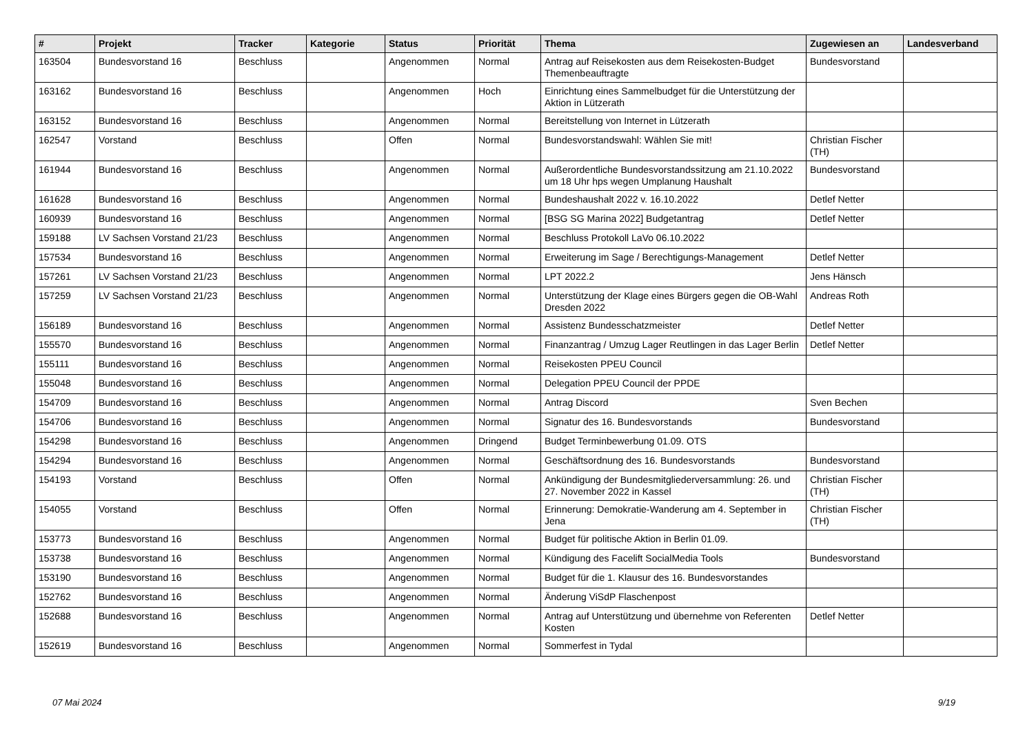| # | Projekt | Tracker | Kategorie | Status | Priorität | Thema | Zugewiesen an | Landesverband |
| --- | --- | --- | --- | --- | --- | --- | --- | --- |
| 163504 | Bundesvorstand 16 | Beschluss | | Angenommen | Normal | Antrag auf Reisekosten aus dem Reisekosten-Budget Themenbeauftragte | Bundesvorstand | |
| 163162 | Bundesvorstand 16 | Beschluss | | Angenommen | Hoch | Einrichtung eines Sammelbudget für die Unterstützung der Aktion in Lützerath | | |
| 163152 | Bundesvorstand 16 | Beschluss | | Angenommen | Normal | Bereitstellung von Internet in Lützerath | | |
| 162547 | Vorstand | Beschluss | | Offen | Normal | Bundesvorstandswahl: Wählen Sie mit! | Christian Fischer (TH) | |
| 161944 | Bundesvorstand 16 | Beschluss | | Angenommen | Normal | Außerordentliche Bundesvorstandssitzung am 21.10.2022 um 18 Uhr hps wegen Umplanung Haushalt | Bundesvorstand | |
| 161628 | Bundesvorstand 16 | Beschluss | | Angenommen | Normal | Bundeshaushalt 2022 v. 16.10.2022 | Detlef Netter | |
| 160939 | Bundesvorstand 16 | Beschluss | | Angenommen | Normal | [BSG SG Marina 2022] Budgetantrag | Detlef Netter | |
| 159188 | LV Sachsen Vorstand 21/23 | Beschluss | | Angenommen | Normal | Beschluss Protokoll LaVo 06.10.2022 | | |
| 157534 | Bundesvorstand 16 | Beschluss | | Angenommen | Normal | Erweiterung im Sage / Berechtigungs-Management | Detlef Netter | |
| 157261 | LV Sachsen Vorstand 21/23 | Beschluss | | Angenommen | Normal | LPT 2022.2 | Jens Hänsch | |
| 157259 | LV Sachsen Vorstand 21/23 | Beschluss | | Angenommen | Normal | Unterstützung der Klage eines Bürgers gegen die OB-Wahl Dresden 2022 | Andreas Roth | |
| 156189 | Bundesvorstand 16 | Beschluss | | Angenommen | Normal | Assistenz Bundesschatzmeister | Detlef Netter | |
| 155570 | Bundesvorstand 16 | Beschluss | | Angenommen | Normal | Finanzantrag / Umzug Lager Reutlingen in das Lager Berlin | Detlef Netter | |
| 155111 | Bundesvorstand 16 | Beschluss | | Angenommen | Normal | Reisekosten PPEU Council | | |
| 155048 | Bundesvorstand 16 | Beschluss | | Angenommen | Normal | Delegation PPEU Council der PPDE | | |
| 154709 | Bundesvorstand 16 | Beschluss | | Angenommen | Normal | Antrag Discord | Sven Bechen | |
| 154706 | Bundesvorstand 16 | Beschluss | | Angenommen | Normal | Signatur des 16. Bundesvorstands | Bundesvorstand | |
| 154298 | Bundesvorstand 16 | Beschluss | | Angenommen | Dringend | Budget Terminbewerbung 01.09. OTS | | |
| 154294 | Bundesvorstand 16 | Beschluss | | Angenommen | Normal | Geschäftsordnung des 16. Bundesvorstands | Bundesvorstand | |
| 154193 | Vorstand | Beschluss | | Offen | Normal | Ankündigung der Bundesmitgliederversammlung: 26. und 27. November 2022 in Kassel | Christian Fischer (TH) | |
| 154055 | Vorstand | Beschluss | | Offen | Normal | Erinnerung: Demokratie-Wanderung am 4. September in Jena | Christian Fischer (TH) | |
| 153773 | Bundesvorstand 16 | Beschluss | | Angenommen | Normal | Budget für politische Aktion in Berlin 01.09. | | |
| 153738 | Bundesvorstand 16 | Beschluss | | Angenommen | Normal | Kündigung des Facelift SocialMedia Tools | Bundesvorstand | |
| 153190 | Bundesvorstand 16 | Beschluss | | Angenommen | Normal | Budget für die 1. Klausur des 16. Bundesvorstandes | | |
| 152762 | Bundesvorstand 16 | Beschluss | | Angenommen | Normal | Änderung ViSdP Flaschenpost | | |
| 152688 | Bundesvorstand 16 | Beschluss | | Angenommen | Normal | Antrag auf Unterstützung und übernehme von Referenten Kosten | Detlef Netter | |
| 152619 | Bundesvorstand 16 | Beschluss | | Angenommen | Normal | Sommerfest in Tydal | | |
07 Mai 2024 9/19